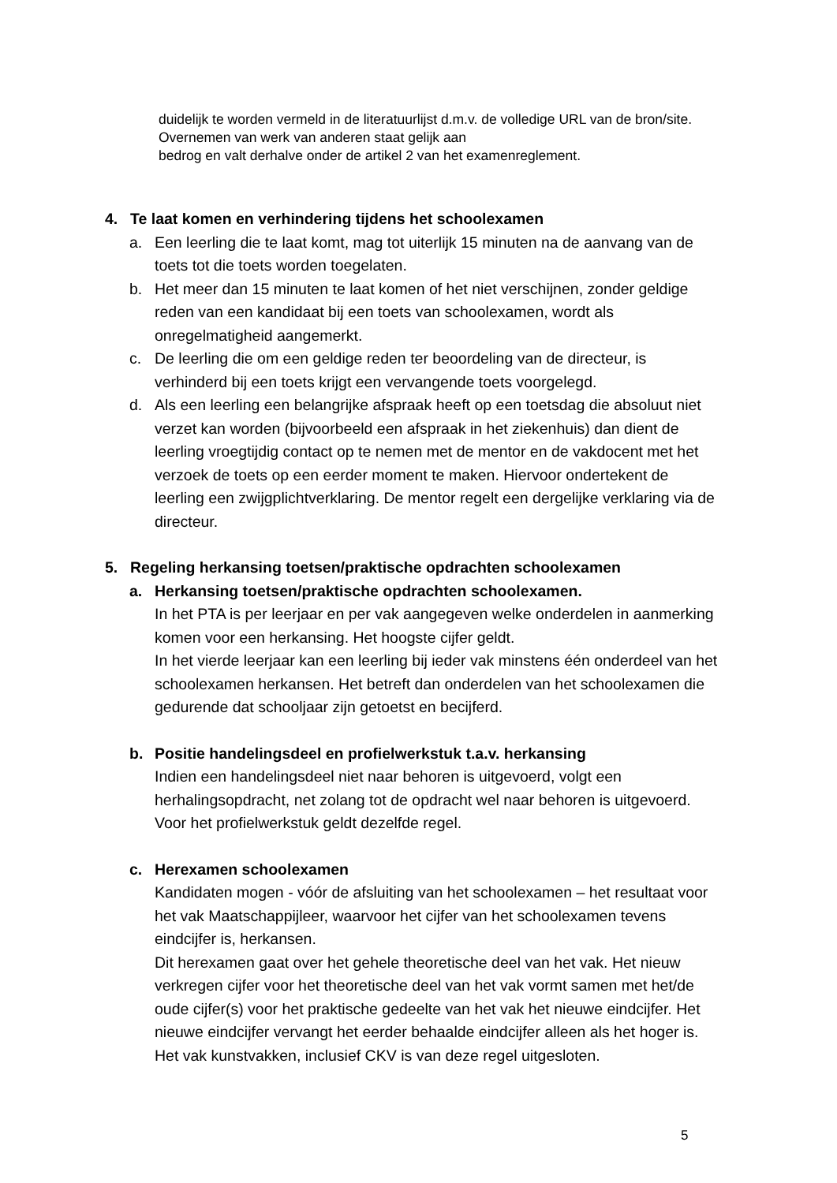duidelijk te worden vermeld in de literatuurlijst d.m.v. de volledige URL van de bron/site. Overnemen van werk van anderen staat gelijk aan
bedrog en valt derhalve onder de artikel 2 van het examenreglement.
4. Te laat komen en verhindering tijdens het schoolexamen
a. Een leerling die te laat komt, mag tot uiterlijk 15 minuten na de aanvang van de toets tot die toets worden toegelaten.
b. Het meer dan 15 minuten te laat komen of het niet verschijnen, zonder geldige reden van een kandidaat bij een toets van schoolexamen, wordt als onregelmatigheid aangemerkt.
c. De leerling die om een geldige reden ter beoordeling van de directeur, is verhinderd bij een toets krijgt een vervangende toets voorgelegd.
d. Als een leerling een belangrijke afspraak heeft op een toetsdag die absoluut niet verzet kan worden (bijvoorbeeld een afspraak in het ziekenhuis) dan dient de leerling vroegtijdig contact op te nemen met de mentor en de vakdocent met het verzoek de toets op een eerder moment te maken. Hiervoor ondertekent de leerling een zwijgplichtverklaring. De mentor regelt een dergelijke verklaring via de directeur.
5. Regeling herkansing toetsen/praktische opdrachten schoolexamen
a. Herkansing toetsen/praktische opdrachten schoolexamen.
In het PTA is per leerjaar en per vak aangegeven welke onderdelen in aanmerking komen voor een herkansing. Het hoogste cijfer geldt.
In het vierde leerjaar kan een leerling bij ieder vak minstens één onderdeel van het schoolexamen herkansen. Het betreft dan onderdelen van het schoolexamen die gedurende dat schooljaar zijn getoetst en becijferd.
b. Positie handelingsdeel en profielwerkstuk t.a.v. herkansing
Indien een handelingsdeel niet naar behoren is uitgevoerd, volgt een herhalingsopdracht, net zolang tot de opdracht wel naar behoren is uitgevoerd. Voor het profielwerkstuk geldt dezelfde regel.
c. Herexamen schoolexamen
Kandidaten mogen - vóór de afsluiting van het schoolexamen – het resultaat voor het vak Maatschappijleer, waarvoor het cijfer van het schoolexamen tevens eindcijfer is, herkansen.
Dit herexamen gaat over het gehele theoretische deel van het vak. Het nieuw verkregen cijfer voor het theoretische deel van het vak vormt samen met het/de oude cijfer(s) voor het praktische gedeelte van het vak het nieuwe eindcijfer. Het nieuwe eindcijfer vervangt het eerder behaalde eindcijfer alleen als het hoger is.
Het vak kunstvakken, inclusief CKV is van deze regel uitgesloten.
5